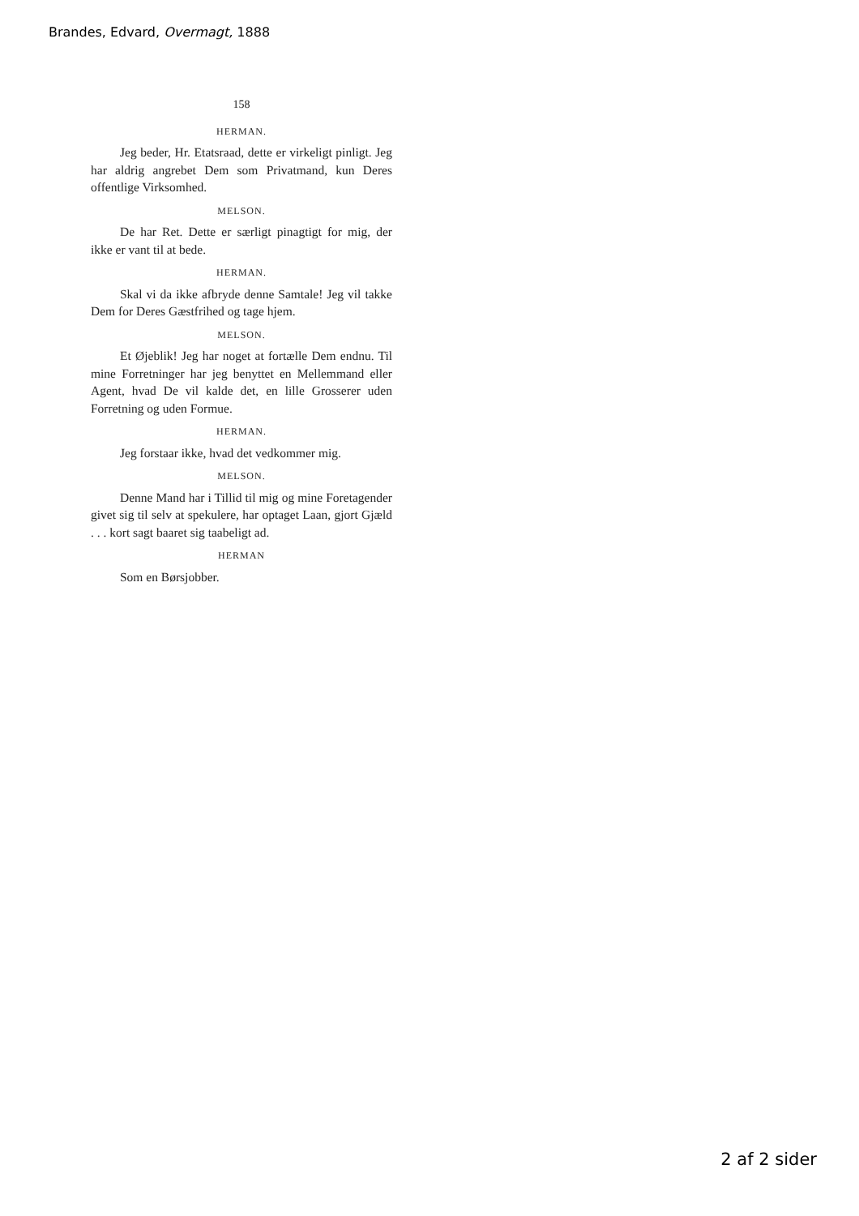Brandes, Edvard, Overmagt, 1888
158
HERMAN.
Jeg beder, Hr. Etatsraad, dette er virkeligt pinligt. Jeg har aldrig angrebet Dem som Privatmand, kun Deres offentlige Virksomhed.
MELSON.
De har Ret. Dette er særligt pinagtigt for mig, der ikke er vant til at bede.
HERMAN.
Skal vi da ikke afbryde denne Samtale! Jeg vil takke Dem for Deres Gæstfrihed og tage hjem.
MELSON.
Et Øjeblik! Jeg har noget at fortælle Dem endnu. Til mine Forretninger har jeg benyttet en Mellemmand eller Agent, hvad De vil kalde det, en lille Grosserer uden Forretning og uden Formue.
HERMAN.
Jeg forstaar ikke, hvad det vedkommer mig.
MELSON.
Denne Mand har i Tillid til mig og mine Foretagender givet sig til selv at spekulere, har optaget Laan, gjort Gjæld . . . kort sagt baaret sig taabeligt ad.
HERMAN
Som en Børsjobber.
2 af 2 sider